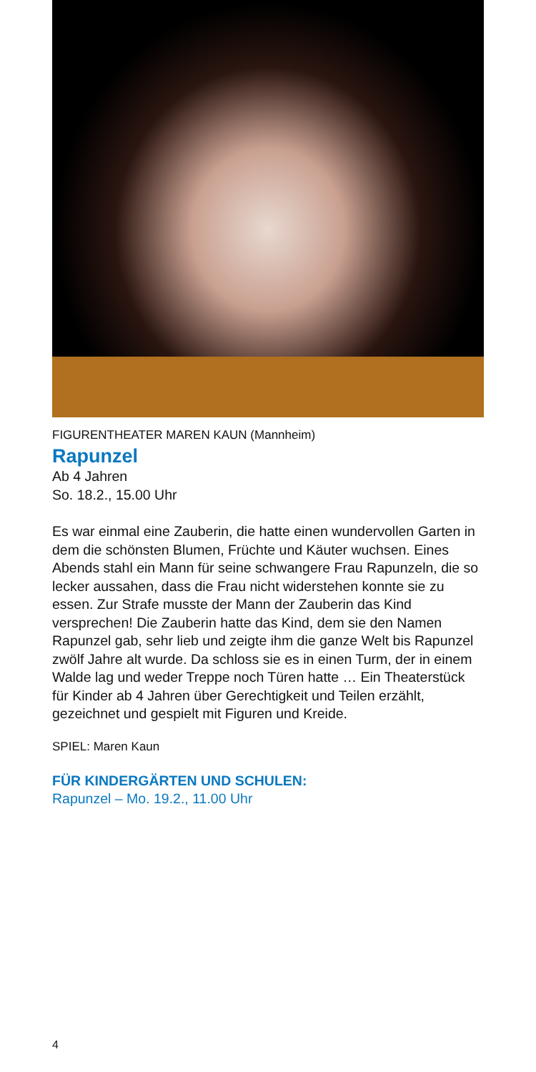FIGURENTHEATER MAREN KAUN (Mannheim)
Rapunzel
Ab 4 Jahren
So. 18.2., 15.00 Uhr
Es war einmal eine Zauberin, die hatte einen wundervollen Garten in dem die schönsten Blumen, Früchte und Käuter wuchsen. Eines Abends stahl ein Mann für seine schwan­gere Frau Rapunzeln, die so lecker aussahen, dass die Frau nicht widerstehen konnte sie zu essen. Zur Strafe musste der Mann der Zauberin das Kind versprechen! Die Zauberin hatte das Kind, dem sie den Namen Rapunzel gab, sehr lieb und zeigte ihm die ganze Welt bis Rapunzel zwölf Jahre alt wurde. Da schloss sie es in einen Turm, der in einem Walde lag und weder Treppe noch Türen hatte … Ein Theaterstück für Kinder ab 4 Jahren über Gerechtigkeit und Teilen erzählt, gezeichnet und gespielt mit Figuren und Kreide.
SPIEL: Maren Kaun
FÜR KINDERGÄRTEN UND SCHULEN:
Rapunzel – Mo. 19.2., 11.00 Uhr
4